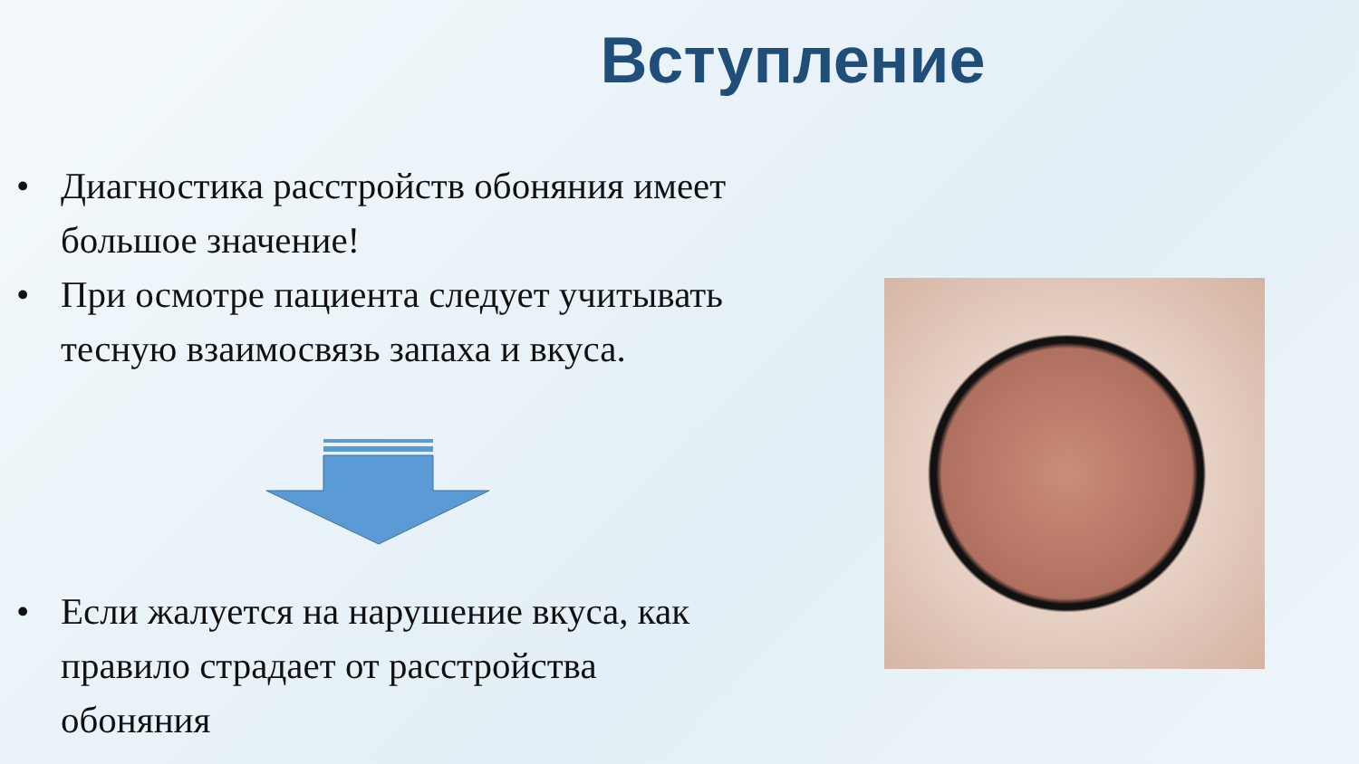Вступление
• Диагностика расстройств обоняния имеет большое значение!
• При осмотре пациента следует учитывать тесную взаимосвязь запаха и вкуса.
• Если жалуется на нарушение вкуса, как правило страдает от расстройства обоняния